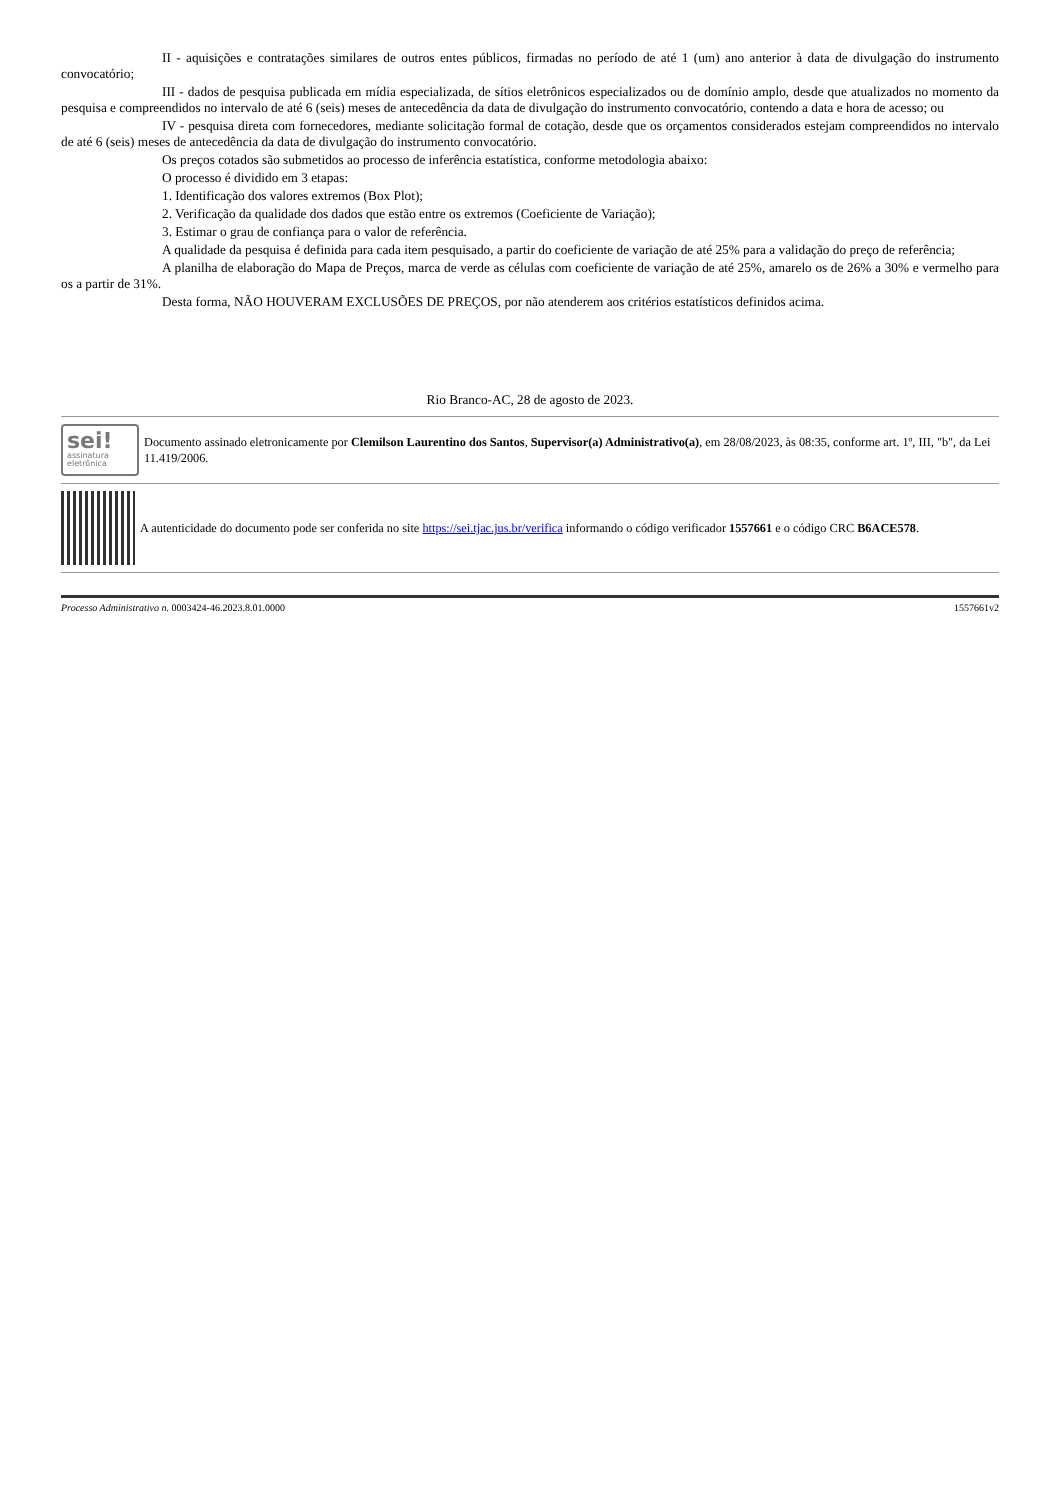II - aquisições e contratações similares de outros entes públicos, firmadas no período de até 1 (um) ano anterior à data de divulgação do instrumento convocatório;
III - dados de pesquisa publicada em mídia especializada, de sítios eletrônicos especializados ou de domínio amplo, desde que atualizados no momento da pesquisa e compreendidos no intervalo de até 6 (seis) meses de antecedência da data de divulgação do instrumento convocatório, contendo a data e hora de acesso; ou
IV - pesquisa direta com fornecedores, mediante solicitação formal de cotação, desde que os orçamentos considerados estejam compreendidos no intervalo de até 6 (seis) meses de antecedência da data de divulgação do instrumento convocatório.
Os preços cotados são submetidos ao processo de inferência estatística, conforme metodologia abaixo:
O processo é dividido em 3 etapas:
1. Identificação dos valores extremos (Box Plot);
2. Verificação da qualidade dos dados que estão entre os extremos (Coeficiente de Variação);
3. Estimar o grau de confiança para o valor de referência.
A qualidade da pesquisa é definida para cada item pesquisado, a partir do coeficiente de variação de até 25% para a validação do preço de referência;
A planilha de elaboração do Mapa de Preços, marca de verde as células com coeficiente de variação de até 25%, amarelo os de 26% a 30% e vermelho para os a partir de 31%.
Desta forma, NÃO HOUVERAM EXCLUSÕES DE PREÇOS, por não atenderem aos critérios estatísticos definidos acima.
Rio Branco-AC, 28 de agosto de 2023.
sei!
assinatura
eletrônica
Documento assinado eletronicamente por Clemilson Laurentino dos Santos, Supervisor(a) Administrativo(a), em 28/08/2023, às 08:35, conforme art. 1º, III, "b", da Lei 11.419/2006.
A autenticidade do documento pode ser conferida no site https://sei.tjac.jus.br/verifica informando o código verificador 1557661 e o código CRC B6ACE578.
Processo Administrativo n. 0003424-46.2023.8.01.0000 1557661v2